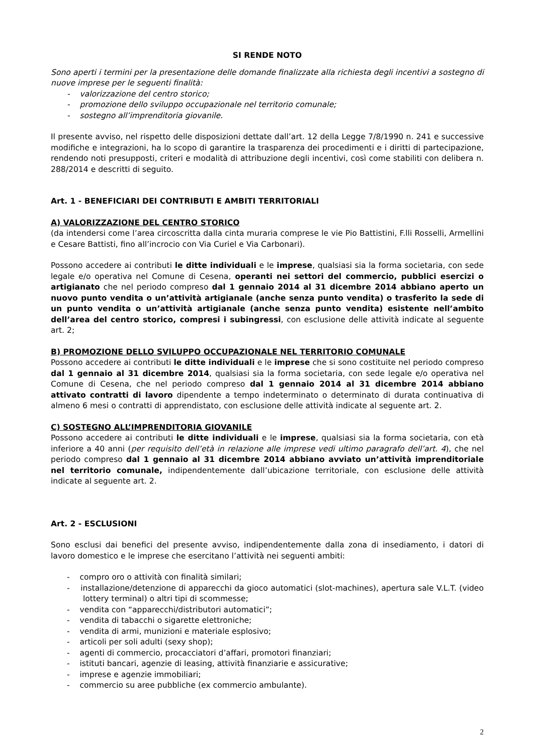SI RENDE NOTO
Sono aperti i termini per la presentazione delle domande finalizzate alla richiesta degli incentivi a sostegno di nuove imprese per le seguenti finalità:
- valorizzazione del centro storico;
- promozione dello sviluppo occupazionale nel territorio comunale;
- sostegno all’imprenditoria giovanile.
Il presente avviso, nel rispetto delle disposizioni dettate dall’art. 12 della Legge 7/8/1990 n. 241 e successive modifiche e integrazioni, ha lo scopo di garantire la trasparenza dei procedimenti e i diritti di partecipazione, rendendo noti presupposti, criteri e modalità di attribuzione degli incentivi, così come stabiliti con delibera n. 288/2014 e descritti di seguito.
Art. 1 - BENEFICIARI DEI CONTRIBUTI E AMBITI TERRITORIALI
A) VALORIZZAZIONE DEL CENTRO STORICO
(da intendersi come l’area circoscritta dalla cinta muraria comprese le vie Pio Battistini, F.lli Rosselli, Armellini e Cesare Battisti, fino all’incrocio con Via Curiel e Via Carbonari).
Possono accedere ai contributi le ditte individuali e le imprese, qualsiasi sia la forma societaria, con sede legale e/o operativa nel Comune di Cesena, operanti nei settori del commercio, pubblici esercizi o artigianato che nel periodo compreso dal 1 gennaio 2014 al 31 dicembre 2014 abbiano aperto un nuovo punto vendita o un’attività artigianale (anche senza punto vendita) o trasferito la sede di un punto vendita o un’attività artigianale (anche senza punto vendita) esistente nell’ambito dell’area del centro storico, compresi i subingressi, con esclusione delle attività indicate al seguente art. 2;
B) PROMOZIONE DELLO SVILUPPO OCCUPAZIONALE NEL TERRITORIO COMUNALE
Possono accedere ai contributi le ditte individuali e le imprese che si sono costituite nel periodo compreso dal 1 gennaio al 31 dicembre 2014, qualsiasi sia la forma societaria, con sede legale e/o operativa nel Comune di Cesena, che nel periodo compreso dal 1 gennaio 2014 al 31 dicembre 2014 abbiano attivato contratti di lavoro dipendente a tempo indeterminato o determinato di durata continuativa di almeno 6 mesi o contratti di apprendistato, con esclusione delle attività indicate al seguente art. 2.
C) SOSTEGNO ALL’IMPRENDITORIA GIOVANILE
Possono accedere ai contributi le ditte individuali e le imprese, qualsiasi sia la forma societaria, con età inferiore a 40 anni (per requisito dell’età in relazione alle imprese vedi ultimo paragrafo dell’art. 4), che nel periodo compreso dal 1 gennaio al 31 dicembre 2014 abbiano avviato un’attività imprenditoriale nel territorio comunale, indipendentemente dall’ubicazione territoriale, con esclusione delle attività indicate al seguente art. 2.
Art. 2 - ESCLUSIONI
Sono esclusi dai benefici del presente avviso, indipendentemente dalla zona di insediamento, i datori di lavoro domestico e le imprese che esercitano l’attività nei seguenti ambiti:
- compro oro o attività con finalità similari;
- installazione/detenzione di apparecchi da gioco automatici (slot-machines), apertura sale V.L.T. (video lottery terminal) o altri tipi di scommesse;
- vendita con “apparecchi/distributori automatici”;
- vendita di tabacchi o sigarette elettroniche;
- vendita di armi, munizioni e materiale esplosivo;
- articoli per soli adulti (sexy shop);
- agenti di commercio, procacciatori d’affari, promotori finanziari;
- istituti bancari, agenzie di leasing, attività finanziarie e assicurative;
- imprese e agenzie immobiliari;
- commercio su aree pubbliche (ex commercio ambulante).
2